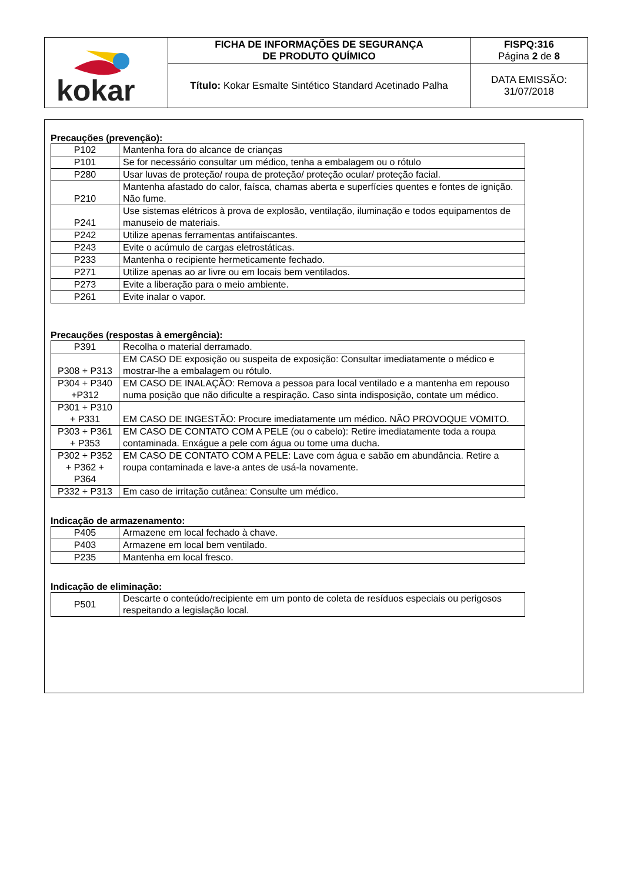| kokar | FICHA DE INFORMAÇÕES DE SEGURANÇA DE PRODUTO QUÍMICO | FISPQ:316 Página 2 de 8 |
| | Título: Kokar Esmalte Sintético Standard Acetinado Palha | DATA EMISSÃO: 31/07/2018 |
Precauções (prevenção):
| P102 | Mantenha fora do alcance de crianças |
| P101 | Se for necessário consultar um médico, tenha a embalagem ou o rótulo |
| P280 | Usar luvas de proteção/ roupa de proteção/ proteção ocular/ proteção facial. |
| P210 | Mantenha afastado do calor, faísca, chamas aberta e superfícies quentes e fontes de ignição. Não fume. |
| P241 | Use sistemas elétricos à prova de explosão, ventilação, iluminação e todos equipamentos de manuseio de materiais. |
| P242 | Utilize apenas ferramentas antifaiscantes. |
| P243 | Evite o acúmulo de cargas eletrostáticas. |
| P233 | Mantenha o recipiente hermeticamente fechado. |
| P271 | Utilize apenas ao ar livre ou em locais bem ventilados. |
| P273 | Evite a liberação para o meio ambiente. |
| P261 | Evite inalar o vapor. |
Precauções (respostas à emergência):
| P391 | Recolha o material derramado. |
| P308 + P313 | EM CASO DE exposição ou suspeita de exposição: Consultar imediatamente o médico e mostrar-lhe a embalagem ou rótulo. |
| P304 + P340 +P312 | EM CASO DE INALAÇÃO: Remova a pessoa para local ventilado e a mantenha em repouso numa posição que não dificulte a respiração. Caso sinta indisposição, contate um médico. |
| P301 + P310 + P331 | EM CASO DE INGESTÃO: Procure imediatamente um médico. NÃO PROVOQUE VOMITO. |
| P303 + P361 + P353 | EM CASO DE CONTATO COM A PELE (ou o cabelo): Retire imediatamente toda a roupa contaminada. Enxágue a pele com água ou tome uma ducha. |
| P302 + P352 + P362 + P364 | EM CASO DE CONTATO COM A PELE: Lave com água e sabão em abundância. Retire a roupa contaminada e lave-a antes de usá-la novamente. |
| P332 + P313 | Em caso de irritação cutânea: Consulte um médico. |
Indicação de armazenamento:
| P405 | Armazene em local fechado à chave. |
| P403 | Armazene em local bem ventilado. |
| P235 | Mantenha em local fresco. |
Indicação de eliminação:
| P501 | Descarte o conteúdo/recipiente em um ponto de coleta de resíduos especiais ou perigosos respeitando a legislação local. |